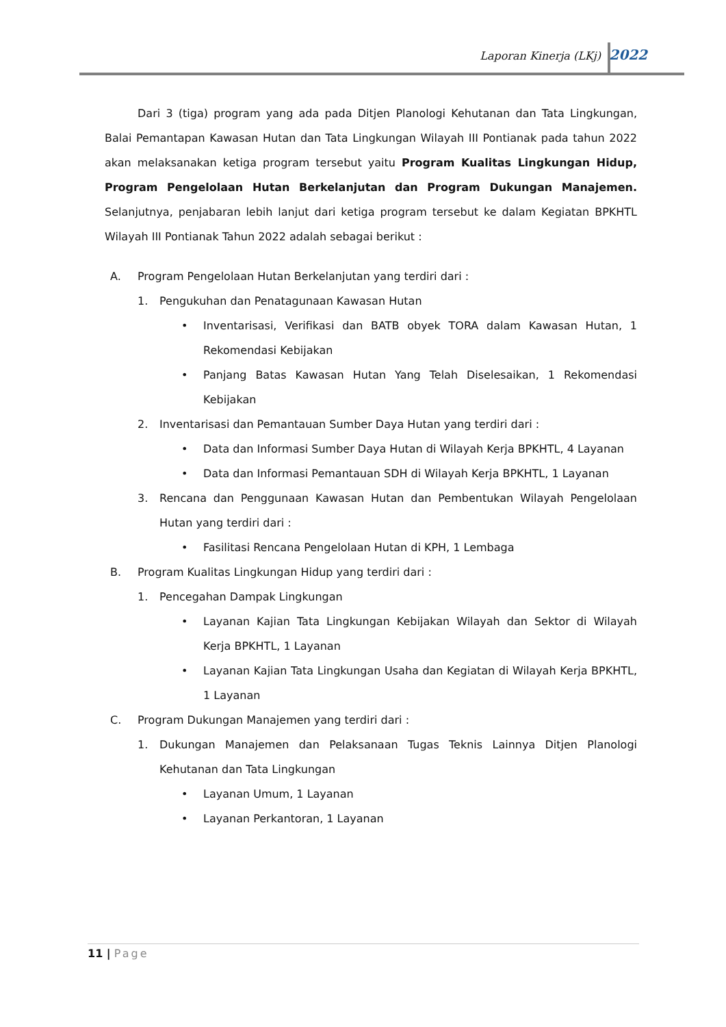Laporan Kinerja (LKj) 2022
Dari 3 (tiga) program yang ada pada Ditjen Planologi Kehutanan dan Tata Lingkungan, Balai Pemantapan Kawasan Hutan dan Tata Lingkungan Wilayah III Pontianak pada tahun 2022 akan melaksanakan ketiga program tersebut yaitu Program Kualitas Lingkungan Hidup, Program Pengelolaan Hutan Berkelanjutan dan Program Dukungan Manajemen. Selanjutnya, penjabaran lebih lanjut dari ketiga program tersebut ke dalam Kegiatan BPKHTL Wilayah III Pontianak Tahun 2022 adalah sebagai berikut :
A. Program Pengelolaan Hutan Berkelanjutan yang terdiri dari :
1. Pengukuhan dan Penatagunaan Kawasan Hutan
• Inventarisasi, Verifikasi dan BATB obyek TORA dalam Kawasan Hutan, 1 Rekomendasi Kebijakan
• Panjang Batas Kawasan Hutan Yang Telah Diselesaikan, 1 Rekomendasi Kebijakan
2. Inventarisasi dan Pemantauan Sumber Daya Hutan yang terdiri dari :
• Data dan Informasi Sumber Daya Hutan di Wilayah Kerja BPKHTL, 4 Layanan
• Data dan Informasi Pemantauan SDH di Wilayah Kerja BPKHTL, 1 Layanan
3. Rencana dan Penggunaan Kawasan Hutan dan Pembentukan Wilayah Pengelolaan Hutan yang terdiri dari :
• Fasilitasi Rencana Pengelolaan Hutan di KPH, 1 Lembaga
B. Program Kualitas Lingkungan Hidup yang terdiri dari :
1. Pencegahan Dampak Lingkungan
• Layanan Kajian Tata Lingkungan Kebijakan Wilayah dan Sektor di Wilayah Kerja BPKHTL, 1 Layanan
• Layanan Kajian Tata Lingkungan Usaha dan Kegiatan di Wilayah Kerja BPKHTL, 1 Layanan
C. Program Dukungan Manajemen yang terdiri dari :
1. Dukungan Manajemen dan Pelaksanaan Tugas Teknis Lainnya Ditjen Planologi Kehutanan dan Tata Lingkungan
• Layanan Umum, 1 Layanan
• Layanan Perkantoran, 1 Layanan
11 | Page